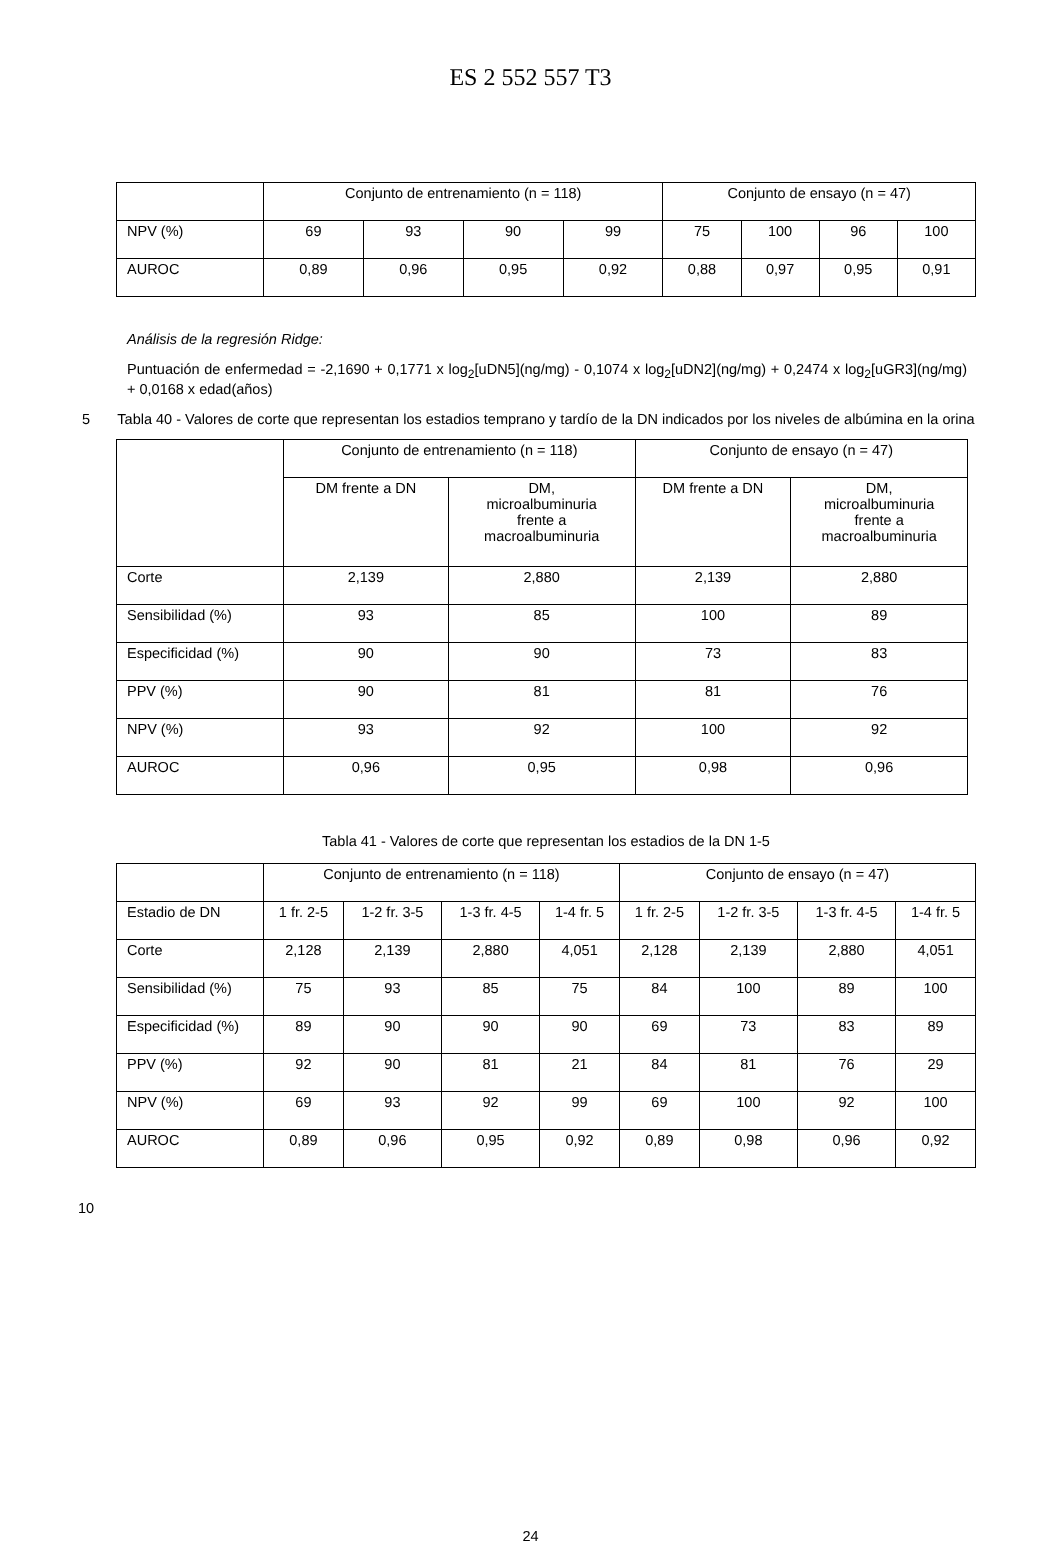ES 2 552 557 T3
| | Conjunto de entrenamiento (n = 118) | | | | Conjunto de ensayo (n = 47) | | | |
| --- | --- | --- | --- | --- | --- | --- | --- | --- |
| NPV (%) | 69 | 93 | 90 | 99 | 75 | 100 | 96 | 100 |
| AUROC | 0,89 | 0,96 | 0,95 | 0,92 | 0,88 | 0,97 | 0,95 | 0,91 |
Análisis de la regresión Ridge:
Puntuación de enfermedad = -2,1690 + 0,1771 x log<sub>2</sub>[uDN5](ng/mg) - 0,1074 x log<sub>2</sub>[uDN2](ng/mg) + 0,2474 x log<sub>2</sub>[uGR3](ng/mg) + 0,0168 x edad(años)
5 Tabla 40 - Valores de corte que representan los estadios temprano y tardío de la DN indicados por los niveles de albúmina en la orina
| | Conjunto de entrenamiento (n = 118) | | Conjunto de ensayo (n = 47) | |
| --- | --- | --- | --- | --- |
| | DM frente a DN | DM, microalbuminuria frente a macroalbuminuria | DM frente a DN | DM, microalbuminuria frente a macroalbuminuria |
| Corte | 2,139 | 2,880 | 2,139 | 2,880 |
| Sensibilidad (%) | 93 | 85 | 100 | 89 |
| Especificidad (%) | 90 | 90 | 73 | 83 |
| PPV (%) | 90 | 81 | 81 | 76 |
| NPV (%) | 93 | 92 | 100 | 92 |
| AUROC | 0,96 | 0,95 | 0,98 | 0,96 |
Tabla 41 - Valores de corte que representan los estadios de la DN 1-5
| | Conjunto de entrenamiento (n = 118) | | | | Conjunto de ensayo (n = 47) | | | |
| --- | --- | --- | --- | --- | --- | --- | --- | --- |
| Estadio de DN | 1 fr. 2-5 | 1-2 fr. 3-5 | 1-3 fr. 4-5 | 1-4 fr. 5 | 1 fr. 2-5 | 1-2 fr. 3-5 | 1-3 fr. 4-5 | 1-4 fr. 5 |
| Corte | 2,128 | 2,139 | 2,880 | 4,051 | 2,128 | 2,139 | 2,880 | 4,051 |
| Sensibilidad (%) | 75 | 93 | 85 | 75 | 84 | 100 | 89 | 100 |
| Especificidad (%) | 89 | 90 | 90 | 90 | 69 | 73 | 83 | 89 |
| PPV (%) | 92 | 90 | 81 | 21 | 84 | 81 | 76 | 29 |
| NPV (%) | 69 | 93 | 92 | 99 | 69 | 100 | 92 | 100 |
| AUROC | 0,89 | 0,96 | 0,95 | 0,92 | 0,89 | 0,98 | 0,96 | 0,92 |
10
24